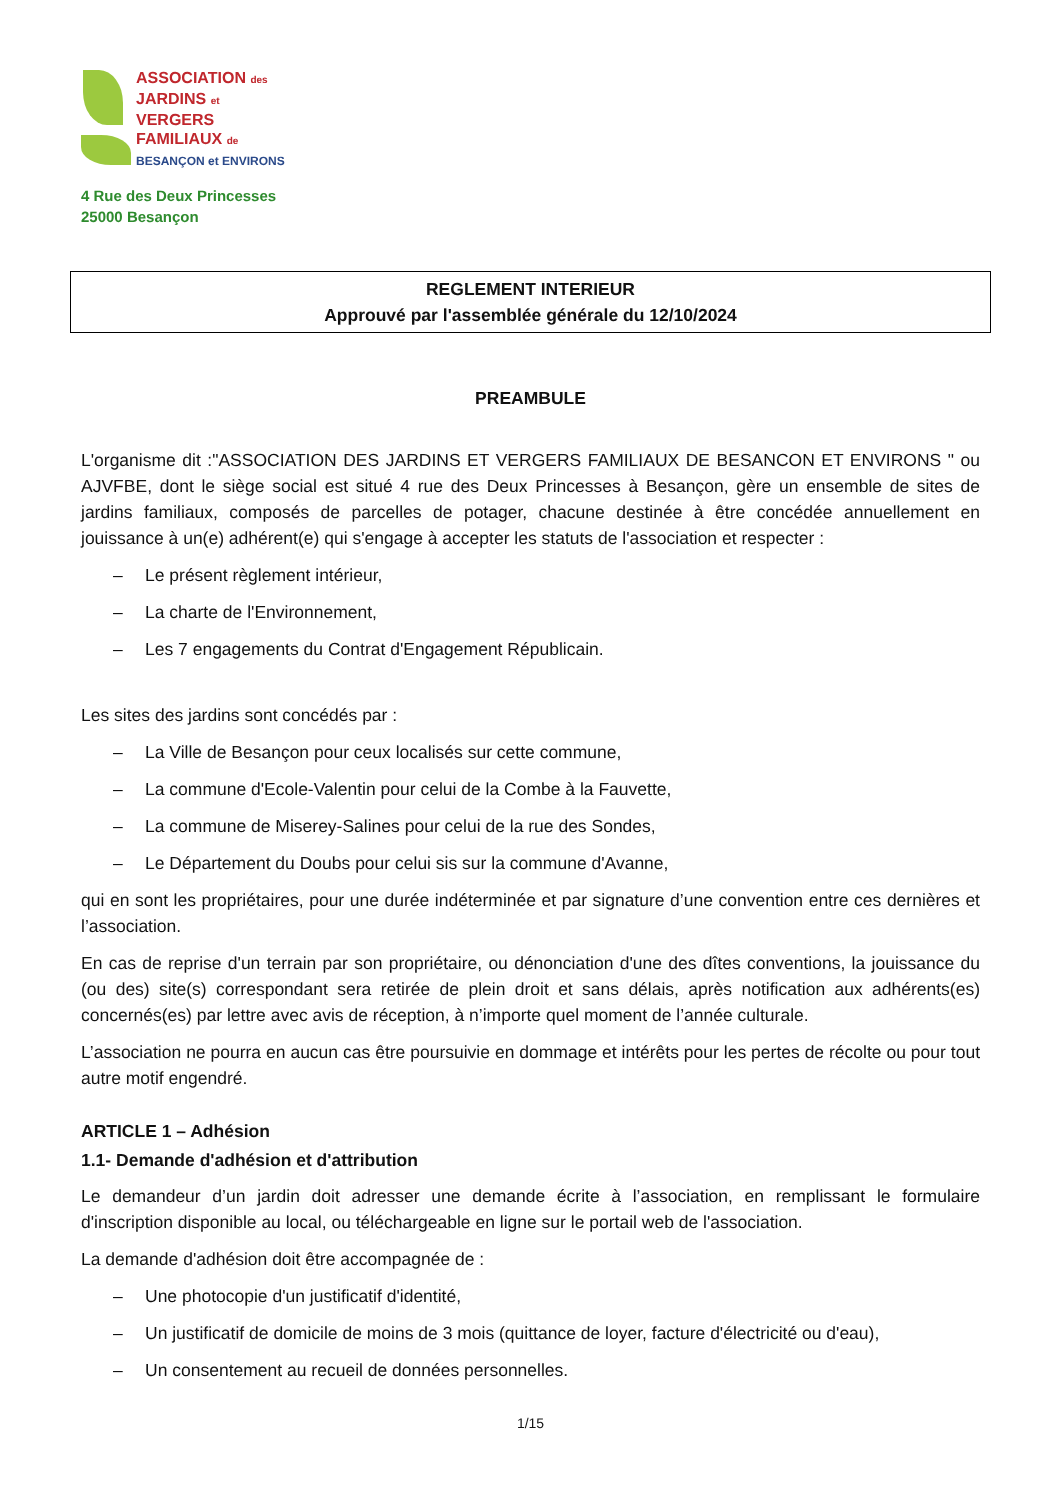ASSOCIATION des
JARDINS et
VERGERS
FAMILIAUX de
BESANÇON et ENVIRONS
4 Rue des Deux Princesses
25000 Besançon
REGLEMENT INTERIEUR
Approuvé par l'assemblée générale du 12/10/2024
PREAMBULE
L'organisme dit :"ASSOCIATION DES JARDINS ET VERGERS FAMILIAUX DE BESANCON ET ENVIRONS " ou AJVFBE, dont le siège social est situé 4 rue des Deux Princesses à Besançon, gère un ensemble de sites de jardins familiaux, composés de parcelles de potager, chacune destinée à être concédée annuellement en jouissance à un(e) adhérent(e) qui s'engage à accepter les statuts de l'association et respecter :
– Le présent règlement intérieur,
– La charte de l'Environnement,
– Les 7 engagements du Contrat d'Engagement Républicain.
Les sites des jardins sont concédés par :
– La Ville de Besançon pour ceux localisés sur cette commune,
– La commune d'Ecole-Valentin pour celui de la Combe à la Fauvette,
– La commune de Miserey-Salines pour celui de la rue des Sondes,
– Le Département du Doubs pour celui sis sur la commune d'Avanne,
qui en sont les propriétaires, pour une durée indéterminée et par signature d’une convention entre ces dernières et l’association.
En cas de reprise d'un terrain par son propriétaire, ou dénonciation d'une des dîtes conventions, la jouissance du (ou des) site(s) correspondant sera retirée de plein droit et sans délais, après notification aux adhérents(es) concernés(es) par lettre avec avis de réception, à n’importe quel moment de l’année culturale.
L’association ne pourra en aucun cas être poursuivie en dommage et intérêts pour les pertes de récolte ou pour tout autre motif engendré.
ARTICLE 1 – Adhésion
1.1- Demande d'adhésion et d'attribution
Le demandeur d’un jardin doit adresser une demande écrite à l’association, en remplissant le formulaire d'inscription disponible au local, ou téléchargeable en ligne sur le portail web de l'association.
La demande d'adhésion doit être accompagnée de :
– Une photocopie d'un justificatif d'identité,
– Un justificatif de domicile de moins de 3 mois (quittance de loyer, facture d'électricité ou d'eau),
– Un consentement au recueil de données personnelles.
1/15